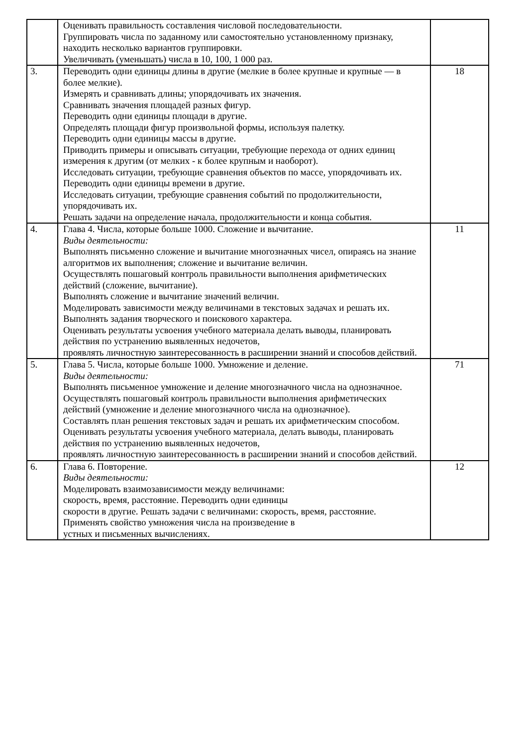| | Оценивать правильность составления числовой последовательности. Группировать числа по заданному или самостоятельно установленному признаку, находить несколько вариантов группировки. Увеличивать (уменьшать) числа в 10, 100, 1 000 раз. | |
| 3. | Переводить одни единицы длины в другие (мелкие в более крупные и крупные — в более мелкие). Измерять и сравнивать длины; упорядочивать их значения. Сравнивать значения площадей разных фигур. Переводить одни единицы площади в другие. Определять площади фигур произвольной формы, используя палетку. Переводить одни единицы массы в другие. Приводить примеры и описывать ситуации, требующие перехода от одних единиц измерения к другим (от мелких - к более крупным и наоборот). Исследовать ситуации, требующие сравнения объектов по массе, упорядочивать их. Переводить одни единицы времени в другие. Исследовать ситуации, требующие сравнения событий по продолжительности, упорядочивать их. Решать задачи на определение начала, продолжительности и конца события. | 18 |
| 4. | Глава 4. Числа, которые больше 1000. Сложение и вычитание. Виды деятельности: Выполнять письменно сложение и вычитание многозначных чисел, опираясь на знание алгоритмов их выполнения; сложение и вычитание величин. Осуществлять пошаговый контроль правильности выполнения арифметических действий (сложение, вычитание). Выполнять сложение и вычитание значений величин. Моделировать зависимости между величинами в текстовых задачах и решать их. Выполнять задания творческого и поискового характера. Оценивать результаты усвоения учебного материала делать выводы, планировать действия по устранению выявленных недочетов, проявлять личностную заинтересованность в расширении знаний и способов действий. | 11 |
| 5. | Глава 5. Числа, которые больше 1000. Умножение и деление. Виды деятельности: Выполнять письменное умножение и деление многозначного числа на однозначное. Осуществлять пошаговый контроль правильности выполнения арифметических действий (умножение и деление многозначного числа на однозначное). Составлять план решения текстовых задач и решать их арифметическим способом. Оценивать результаты усвоения учебного материала, делать выводы, планировать действия по устранению выявленных недочетов, проявлять личностную заинтересованность в расширении знаний и способов действий. | 71 |
| 6. | Глава 6. Повторение. Виды деятельности: Моделировать взаимозависимости между величинами: скорость, время, расстояние. Переводить одни единицы скорости в другие. Решать задачи с величинами: скорость, время, расстояние. Применять свойство умножения числа на произведение в устных и письменных вычислениях. | 12 |